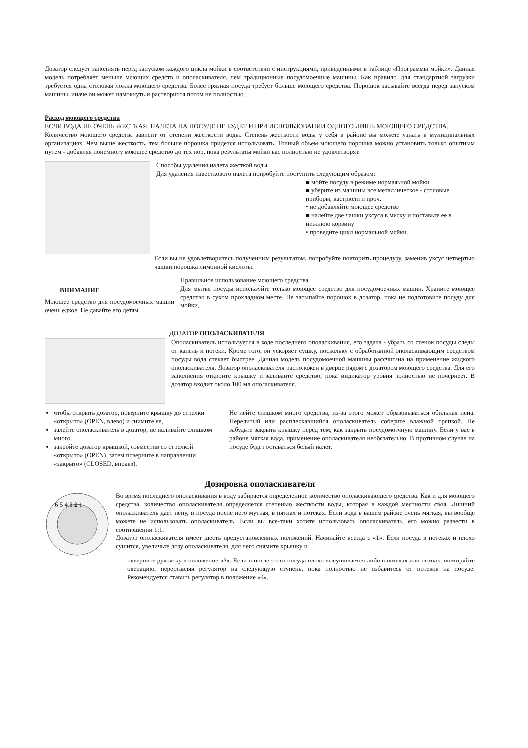Дозатор следует заполнять перед запуском каждого цикла мойки в соответствии с инструкциями, приведенными в таблице «Программы мойки». Данная модель потребляет меньше моющих средств и ополаскивателя, чем традиционные посудомоечные машины. Как правило, для стандартной загрузки требуется одна столовая ложка моющего средства. Более грязная посуда требует больше моющего средства. Порошок засыпайте всегда перед запуском машины, иначе он может намокнуть и растворится потом не полностью.
Расход моющего средства
ЕСЛИ ВОДА НЕ ОЧЕНЬ ЖЕСТКАЯ, НАЛЕТА НА ПОСУДЕ НЕ БУДЕТ И ПРИ ИСПОЛЬЗОВАНИИ ОДНОГО ЛИШЬ МОЮЩЕГО СРЕДСТВА.
Количество моющего средства зависит от степени жесткости воды. Степень жесткости воды у себя в районе вы можете узнать в муниципальных организациях. Чем выше жесткость, тем больше порошка придется использовать. Точный объем моющего порошка можно установить только опытным путем - добавляя понемногу моющее средство до тех пор, пока результаты мойки вас полностью не удовлетворят.
Способы удаления налета жесткой воды
Для удаления известкового налета попробуйте поступить следующим образом:
■ мойте посуду в режиме нормальной мойки
■ уберите из машины все металлическое - столовые приборы, кастрюли и проч.
• не добавляйте моющее средство
■ налейте две чашки уксуса в миску и поставьте ее в нижнюю корзину
• проведите цикл нормальной мойки.
Если вы не удовлетворитесь полученным результатом, попробуйте повторить процедуру, заменив уксус четвертью чашки порошка лимонной кислоты.
ВНИМАНИЕ
Моющее средство для посудомоечных машин очень едкое. Не давайте его детям.
Правильное использование моющего средства
Для мытья посуды используйте только моющее средство для посудомоечных машин. Храните моющее средство в сухом прохладном месте. Не засыпайте порошок в дозатор, пока не подготовите посуду для мойки,
ДОЗАТОР ОПОЛАСКИВАТЕЛЯ
Ополаскиватель используется в ходе последнего ополаскивания, его задача - убрать со стенок посуды следы от капель и потеки. Кроме того, он ускоряет сушку, поскольку с обработанной ополаскивающим средством посуды вода стекает быстрее. Данная модель посудомоечной машины рассчитана на применение жидкого ополаскивателя. Дозатор ополаскивателя расположен в дверце рядом с дозатором моющего средства. Для его заполнения откройте крышку и заливайте средство, пока индикатор уровня полностью не почернеет. В дозатор входит около 100 мл ополаскивателя.
чтобы открыть дозатор, поверните крышку до стрелки «открыто» (OPEN, влево) и снимите ее,
залейте ополаскиватель в дозатор, не наливайте слишком много.
закройте дозатор крышкой, совместив со стрелкой «открыто» (OPEN), затем поверните в направлении «закрыто» (CLOSED, вправо).
Не лейте слишком много средства, из-за этого может образовываться обильная пена. Перелитый или расплескавшийся ополаскиватель соберите влажной тряпкой. Не забудьте закрыть крышку перед тем, как закрыть посудомоечную машину. Если у вас в районе мягкая вода, применение ополаскивателя необязательно. В противном случае на посуде будет оставаться белый налет.
Дозировка ополаскивателя
6 5 4 3 2 1
Во время последнего ополаскивания в воду забирается определенное количество ополаскивающего средства. Как и для моющего средства, количество ополаскивателя определяется степенью жесткости воды, которая в каждой местности своя. Лишний ополаскиватель дает пену, и посуда после него мутная, в пятнах и потеках. Если вода в вашем районе очень мягкая, вы вообще можете не использовать ополаскиватель. Если вы все-таки хотите использовать ополаскиватель, его можно развести в соотношении 1:1.
Дозатор ополаскивателя имеет шесть предустановленных положений. Начинайте всегда с «1». Если посуда в потеках и плохо сушится, увеличьте дозу ополаскивателя, для чего снимите крышку и
поверните рукоятку в положение «2». Если и после этого посуда плохо высушивается либо в потеках или пятнах, повторяйте операцию, переставляя регулятор на следующую ступень, пока полностью не избавитесь от потеков на посуде. Рекомендуется ставить регулятор в положение «4».